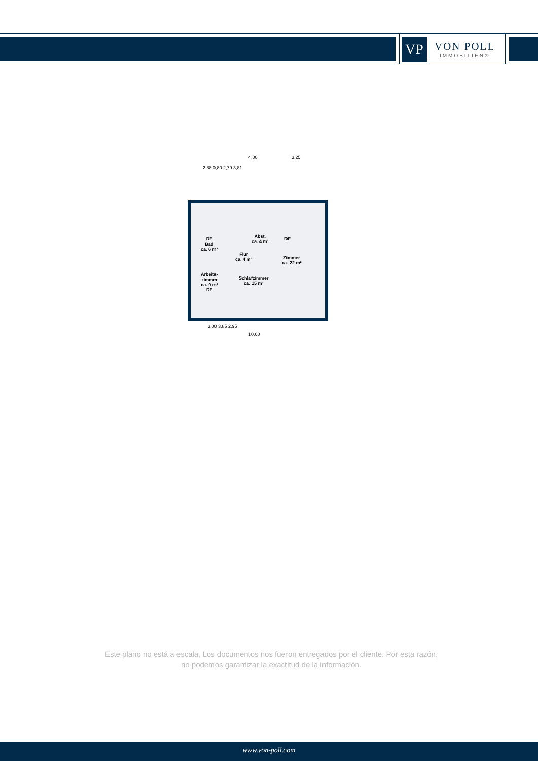VP
VON POLL
IMMOBILIEN®
4,00 3,25
2,88 0,80 2,79 3,81
DF
Bad
ca. 6 m²
Abst.
ca. 4 m²
Flur
ca. 4 m²
DF
Zimmer
ca. 22 m²
Arbeits-
zimmer
ca. 9 m²
DF
Schlafzimmer
ca. 15 m²
3,00 3,85 2,95
10,60
Este plano no está a escala. Los documentos nos fueron entregados por el cliente. Por esta razón, no podemos garantizar la exactitud de la información.
www.von-poll.com